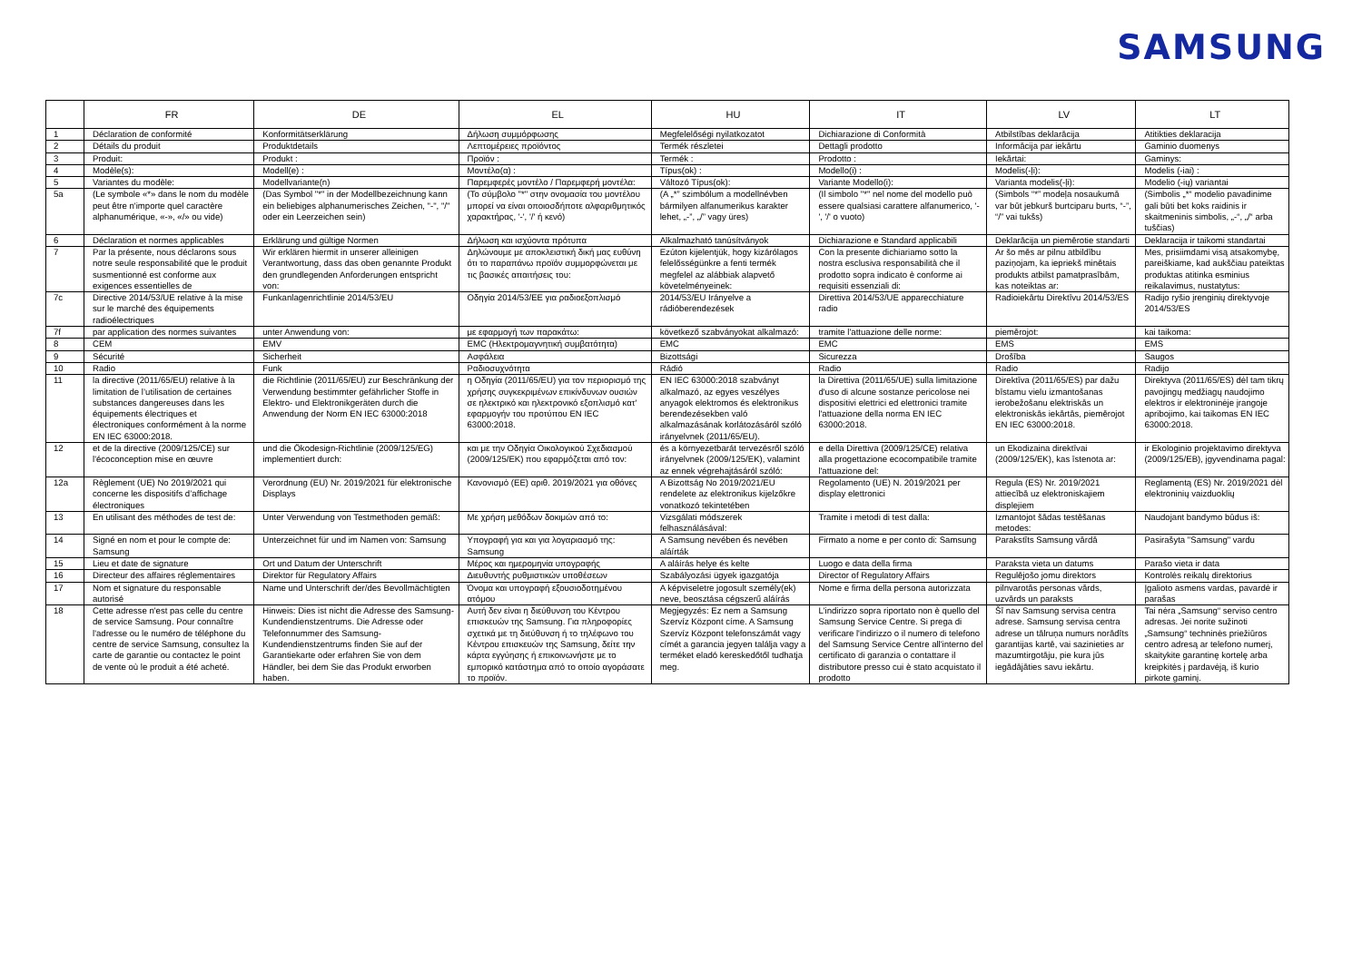SAMSUNG
| | FR | DE | EL | HU | IT | LV | LT |
| --- | --- | --- | --- | --- | --- | --- | --- |
| 1 | Déclaration de conformité | Konformitätserklärung | Δήλωση συμμόρφωσης | Megfelelőségi nyilatkozatot | Dichiarazione di Conformità | Atbilstības deklarācija | Atitikties deklaracija |
| 2 | Détails du produit | Produktdetails | Λεπτομέρειες προϊόντος | Termék részletei | Dettagli prodotto | Informācija par iekārtu | Gaminio duomenys |
| 3 | Produit: | Produkt : | Προϊόν : | Termék : | Prodotto : | Iekārtai: | Gaminys: |
| 4 | Modèle(s): | Modell(e) : | Μοντέλο(α) : | Típus(ok) : | Modello(i) : | Modelis(-ļi): | Modelis (-iai) : |
| 5 | Variantes du modèle: | Modellvariante(n) | Παρεμφερές μοντέλο / Παρεμφερή μοντέλα: | Változó Típus(ok): | Variante Modello(i): | Varianta modelis(-ļi): | Modelio (-ių) variantai |
| 5a | (Le symbole «*» dans le nom du modèle peut être n'importe quel caractère alphanumérique, «-», «/» ou vide) | (Das Symbol "*" in der Modellbezeichnung kann ein beliebiges alphanumerisches Zeichen, "-", "/" oder ein Leerzeichen sein) | (Το σύμβολο "*" στην ονομασία του μοντέλου μπορεί να είναι οποιοσδήποτε αλφαριθμητικός χαρακτήρας, '-', '/' ή κενό) | (A „*” szimbólum a modellnévben bármilyen alfanumerikus karakter lehet, „-”, „/” vagy üres) | (Il simbolo "*" nel nome del modello può essere qualsiasi carattere alfanumerico, '-', '/' o vuoto) | (Simbols “*” modeļa nosaukumā var būt jebkurš burtciparu burts, “-”, “/” vai tukšs) | (Simbolis „*“ modelio pavadinime gali būti bet koks raidinis ir skaitmeninis simbolis, „-“, „/“ arba tuščias) |
| 6 | Déclaration et normes applicables | Erklärung und gültige Normen | Δήλωση και ισχύοντα πρότυπα | Alkalmazható tanúsítványok | Dichiarazione e Standard applicabili | Deklarācija un piemērotie standarti | Deklaracija ir taikomi standartai |
| 7 | Par la présente, nous déclarons sous notre seule responsabilité que le produit susmentionné est conforme aux exigences essentielles de | Wir erklären hiermit in unserer alleinigen Verantwortung, dass das oben genannte Produkt den grundlegenden Anforderungen entspricht von: | Δηλώνουμε με αποκλειστική δική μας ευθύνη ότι το παραπάνω προϊόν συμμορφώνεται με τις βασικές απαιτήσεις του: | Ezúton kijelentjük, hogy kizárólagos felelősségünkre a fenti termék megfelel az alábbiak alapvető követelményeinek: | Con la presente dichiariamo sotto la nostra esclusiva responsabilità che il prodotto sopra indicato è conforme ai requisiti essenziali di: | Ar šo mēs ar pilnu atbildību paziņojam, ka iepriekš minētais produkts atbilst pamatprasībām, kas noteiktas ar: | Mes, prisiimdami visą atsakomybę, pareiškiame, kad aukščiau pateiktas produktas atitinka esminius reikalavimus, nustatytus: |
| 7c | Directive 2014/53/UE relative à la mise sur le marché des équipements radioélectriques | Funkanlagenrichtlinie 2014/53/EU | Οδηγία 2014/53/ΕΕ για ραδιοεξοπλισμό | 2014/53/EU Irányelve a rádióberendezések | Direttiva 2014/53/UE apparecchiature radio | Radioiekārtu Direktīvu 2014/53/ES | Radijo ryšio įrenginių direktyvoje 2014/53/ES |
| 7f | par application des normes suivantes | unter Anwendung von: | με εφαρμογή των παρακάτω: | következő szabványokat alkalmazó: | tramite l'attuazione delle norme: | piemērojot: | kai taikoma: |
| 8 | CEM | EMV | EMC (Ηλεκτρομαγνητική συμβατότητα) | EMC | EMC | EMS | EMS |
| 9 | Sécurité | Sicherheit | Ασφάλεια | Bizottsági | Sicurezza | Drošība | Saugos |
| 10 | Radio | Funk | Ραδιοσυχνότητα | Rádió | Radio | Radio | Radijo |
| 11 | la directive (2011/65/EU) relative à la limitation de l’utilisation de certaines substances dangereuses dans les équipements électriques et électroniques conformément à la norme EN IEC 63000:2018. | die Richtlinie (2011/65/EU) zur Beschränkung der Verwendung bestimmter gefährlicher Stoffe in Elektro- und Elektronikgeräten durch die Anwendung der Norm EN IEC 63000:2018 | η Οδηγία (2011/65/EU) για τον περιορισμό της χρήσης συγκεκριμένων επικίνδυνων ουσιών σε ηλεκτρικό και ηλεκτρονικό εξοπλισμό κατ' εφαρμογήν του προτύπου EN IEC 63000:2018. | EN IEC 63000:2018 szabványt alkalmazó, az egyes veszélyes anyagok elektromos és elektronikus berendezésekben való alkalmazásának korlátozásáról szóló irányelvnek (2011/65/EU). | la Direttiva (2011/65/UE) sulla limitazione d'uso di alcune sostanze pericolose nei dispositivi elettrici ed elettronici tramite l'attuazione della norma EN IEC 63000:2018. | Direktīva (2011/65/ES) par dažu bīstamu vielu izmantošanas ierobežošanu elektriskās un elektroniskās iekārtās, piemērojot EN IEC 63000:2018. | Direktyva (2011/65/ES) dėl tam tikrų pavojingų medžiagų naudojimo elektros ir elektroninėje įrangoje apribojimo, kai taikomas EN IEC 63000:2018. |
| 12 | et de la directive (2009/125/CE) sur l'écoconception mise en œuvre | und die Ökodesign-Richtlinie (2009/125/EG) implementiert durch: | και με την Οδηγία Οικολογικού Σχεδιασμού (2009/125/ΕΚ) που εφαρμόζεται από τον: | és a környezetbarát tervezésről szóló irányelvnek (2009/125/EK), valamint az ennek végrehajtásáról szóló: | e della Direttiva (2009/125/CE) relativa alla progettazione ecocompatibile tramite l'attuazione del: | un Ekodizaina direktīvai (2009/125/EK), kas īstenota ar: | ir Ekologinio projektavimo direktyva (2009/125/EB), įgyvendinama pagal: |
| 12a | Règlement (UE) No 2019/2021 qui concerne les dispositifs d’affichage électroniques | Verordnung (EU) Nr. 2019/2021 für elektronische Displays | Κανονισμό (ΕΕ) αριθ. 2019/2021 για οθόνες | A Bizottság No 2019/2021/EU rendelete az elektronikus kijelzőkre vonatkozó tekintetében | Regolamento (UE) N. 2019/2021 per display elettronici | Regula (ES) Nr. 2019/2021 attiecībā uz elektroniskajiem displejiem | Reglamentą (ES) Nr. 2019/2021 dėl elektroninių vaizduoklių |
| 13 | En utilisant des méthodes de test de: | Unter Verwendung von Testmethoden gemäß: | Με χρήση μεθόδων δοκιμών από το: | Vizsgálati módszerek felhasználásával: | Tramite i metodi di test dalla: | Izmantojot šādas testēšanas metodes: | Naudojant bandymo būdus iš: |
| 14 | Signé en nom et pour le compte de: Samsung | Unterzeichnet für und im Namen von: Samsung | Υπογραφή για και για λογαριασμό της: Samsung | A Samsung nevében és nevében aláírták | Firmato a nome e per conto di: Samsung | Parakstīts Samsung vārdā | Pasirašyta "Samsung" vardu |
| 15 | Lieu et date de signature | Ort und Datum der Unterschrift | Μέρος και ημερομηνία υπογραφής | A aláírás helye és kelte | Luogo e data della firma | Paraksta vieta un datums | Parašo vieta ir data |
| 16 | Directeur des affaires réglementaires | Direktor für Regulatory Affairs | Διευθυντής ρυθμιστικών υποθέσεων | Szabályozási ügyek igazgatója | Director of Regulatory Affairs | Regulējošo jomu direktors | Kontrolės reikalų direktorius |
| 17 | Nom et signature du responsable autorisé | Name und Unterschrift der/des Bevollmächtigten | Όνομα και υπογραφή εξουσιοδοτημένου ατόμου | A képviseletre jogosult személy(ek) neve, beosztása cégszerű aláírás | Nome e firma della persona autorizzata | pilnvarotās personas vārds, uzvārds un paraksts | Įgalioto asmens vardas, pavardė ir parašas |
| 18 | Cette adresse n'est pas celle du centre de service Samsung. Pour connaître l'adresse ou le numéro de téléphone du centre de service Samsung, consultez la carte de garantie ou contactez le point de vente où le produit a été acheté. | Hinweis: Dies ist nicht die Adresse des Samsung-Kundendienstzentrums. Die Adresse oder Telefonnummer des Samsung-Kundendienstzentrums finden Sie auf der Garantiekarte oder erfahren Sie von dem Händler, bei dem Sie das Produkt erworben haben. | Αυτή δεν είναι η διεύθυνση του Κέντρου επισκευών της Samsung. Για πληροφορίες σχετικά με τη διεύθυνση ή το τηλέφωνο του Κέντρου επισκευών της Samsung, δείτε την κάρτα εγγύησης ή επικοινωνήστε με το εμπορικό κατάστημα από το οποίο αγοράσατε το προϊόν. | Megjegyzés: Ez nem a Samsung Szervíz Központ címe. A Samsung Szervíz Központ telefonszámát vagy címét a garancia jegyen találja vagy a terméket eladó kereskedőtől tudhatja meg. | L'indirizzo sopra riportato non è quello del Samsung Service Centre. Si prega di verificare l'indirizzo o il numero di telefono del Samsung Service Centre all'interno del certificato di garanzia o contattare il distributore presso cui è stato acquistato il prodotto | Šī nav Samsung servisa centra adrese. Samsung servisa centra adrese un tālruņa numurs norādīts garantijas kartē, vai sazinieties ar mazumtirgotāju, pie kura jūs iegādājāties savu iekārtu. | Tai nėra „Samsung“ serviso centro adresas. Jei norite sužinoti „Samsung“ techninės priežiūros centro adresą ar telefono numerį, skaitykite garantinę kortelę arba kreipkitės į pardavėją, iš kurio pirkote gaminį. |